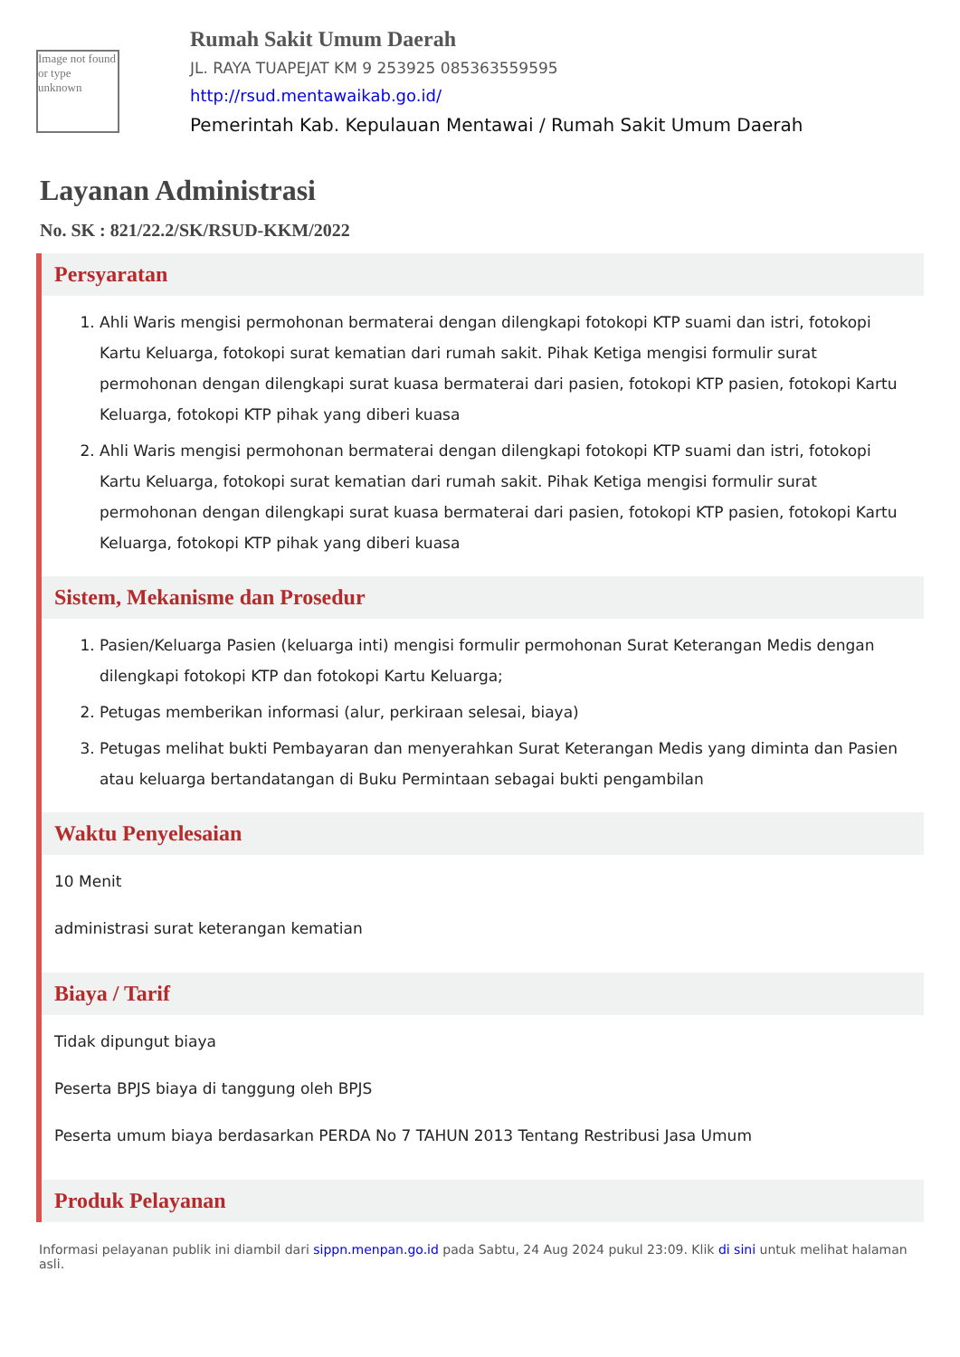Image not found or type unknown
Rumah Sakit Umum Daerah
JL. RAYA TUAPEJAT KM 9 253925 085363559595
http://rsud.mentawaikab.go.id/
Pemerintah Kab. Kepulauan Mentawai / Rumah Sakit Umum Daerah
Layanan Administrasi
No. SK : 821/22.2/SK/RSUD-KKM/2022
Persyaratan
1. Ahli Waris mengisi permohonan bermaterai dengan dilengkapi fotokopi KTP suami dan istri, fotokopi Kartu Keluarga, fotokopi surat kematian dari rumah sakit. Pihak Ketiga mengisi formulir surat permohonan dengan dilengkapi surat kuasa bermaterai dari pasien, fotokopi KTP pasien, fotokopi Kartu Keluarga, fotokopi KTP pihak yang diberi kuasa
2. Ahli Waris mengisi permohonan bermaterai dengan dilengkapi fotokopi KTP suami dan istri, fotokopi Kartu Keluarga, fotokopi surat kematian dari rumah sakit. Pihak Ketiga mengisi formulir surat permohonan dengan dilengkapi surat kuasa bermaterai dari pasien, fotokopi KTP pasien, fotokopi Kartu Keluarga, fotokopi KTP pihak yang diberi kuasa
Sistem, Mekanisme dan Prosedur
1. Pasien/Keluarga Pasien (keluarga inti) mengisi formulir permohonan Surat Keterangan Medis dengan dilengkapi fotokopi KTP dan fotokopi Kartu Keluarga;
2. Petugas memberikan informasi (alur, perkiraan selesai, biaya)
3. Petugas melihat bukti Pembayaran dan menyerahkan Surat Keterangan Medis yang diminta dan Pasien atau keluarga bertandatangan di Buku Permintaan sebagai bukti pengambilan
Waktu Penyelesaian
10 Menit
administrasi surat keterangan kematian
Biaya / Tarif
Tidak dipungut biaya
Peserta BPJS biaya di tanggung oleh BPJS
Peserta umum biaya berdasarkan PERDA No 7 TAHUN 2013 Tentang Restribusi Jasa Umum
Produk Pelayanan
Informasi pelayanan publik ini diambil dari sippn.menpan.go.id pada Sabtu, 24 Aug 2024 pukul 23:09. Klik di sini untuk melihat halaman asli.